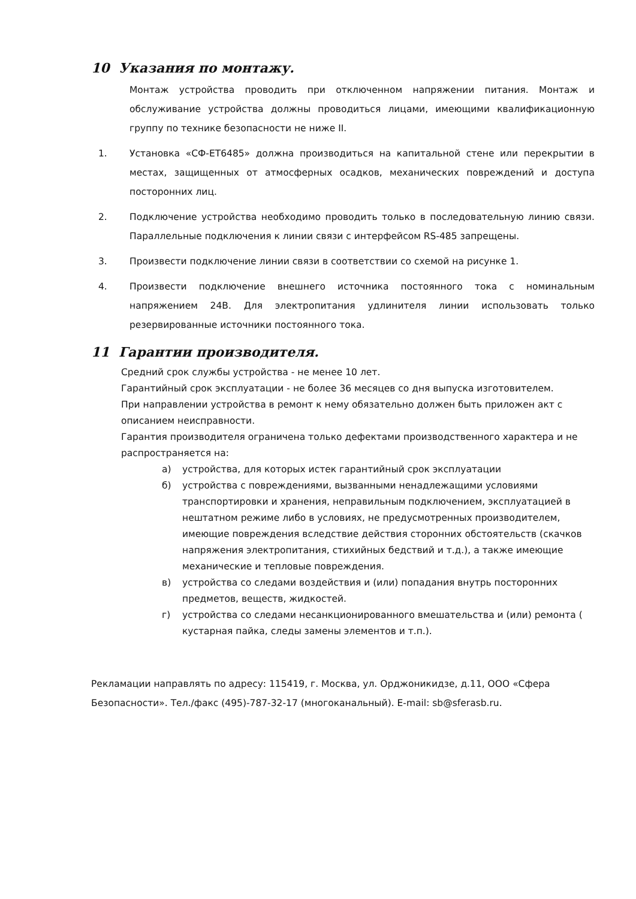10 Указания по монтажу.
Монтаж устройства проводить при отключенном напряжении питания. Монтаж и обслуживание устройства должны проводиться лицами, имеющими квалификационную группу по технике безопасности не ниже II.
1. Установка «СФ-ET6485» должна производиться на капитальной стене или перекрытии в местах, защищенных от атмосферных осадков, механических повреждений и доступа посторонних лиц.
2. Подключение устройства необходимо проводить только в последовательную линию связи. Параллельные подключения к линии связи с интерфейсом RS-485 запрещены.
3. Произвести подключение линии связи в соответствии со схемой на рисунке 1.
4. Произвести подключение внешнего источника постоянного тока с номинальным напряжением 24В. Для электропитания удлинителя линии использовать только резервированные источники постоянного тока.
11 Гарантии производителя.
Средний срок службы устройства - не менее 10 лет.
Гарантийный срок эксплуатации - не более 36 месяцев со дня выпуска изготовителем.
При направлении устройства в ремонт к нему обязательно должен быть приложен акт с описанием неисправности.
Гарантия производителя ограничена только дефектами производственного характера и не распространяется на:
а) устройства, для которых истек гарантийный срок эксплуатации
б) устройства с повреждениями, вызванными ненадлежащими условиями транспортировки и хранения, неправильным подключением, эксплуатацией в нештатном режиме либо в условиях, не предусмотренных производителем, имеющие повреждения вследствие действия сторонних обстоятельств (скачков напряжения электропитания, стихийных бедствий и т.д.), а также имеющие механические и тепловые повреждения.
в) устройства со следами воздействия и (или) попадания внутрь посторонних предметов, веществ, жидкостей.
г) устройства со следами несанкционированного вмешательства и (или) ремонта ( кустарная пайка, следы замены элементов и т.п.).
Рекламации направлять по адресу: 115419, г. Москва, ул. Орджоникидзе, д.11, ООО «Сфера Безопасности». Тел./факс (495)-787-32-17 (многоканальный). E-mail: sb@sferasb.ru.